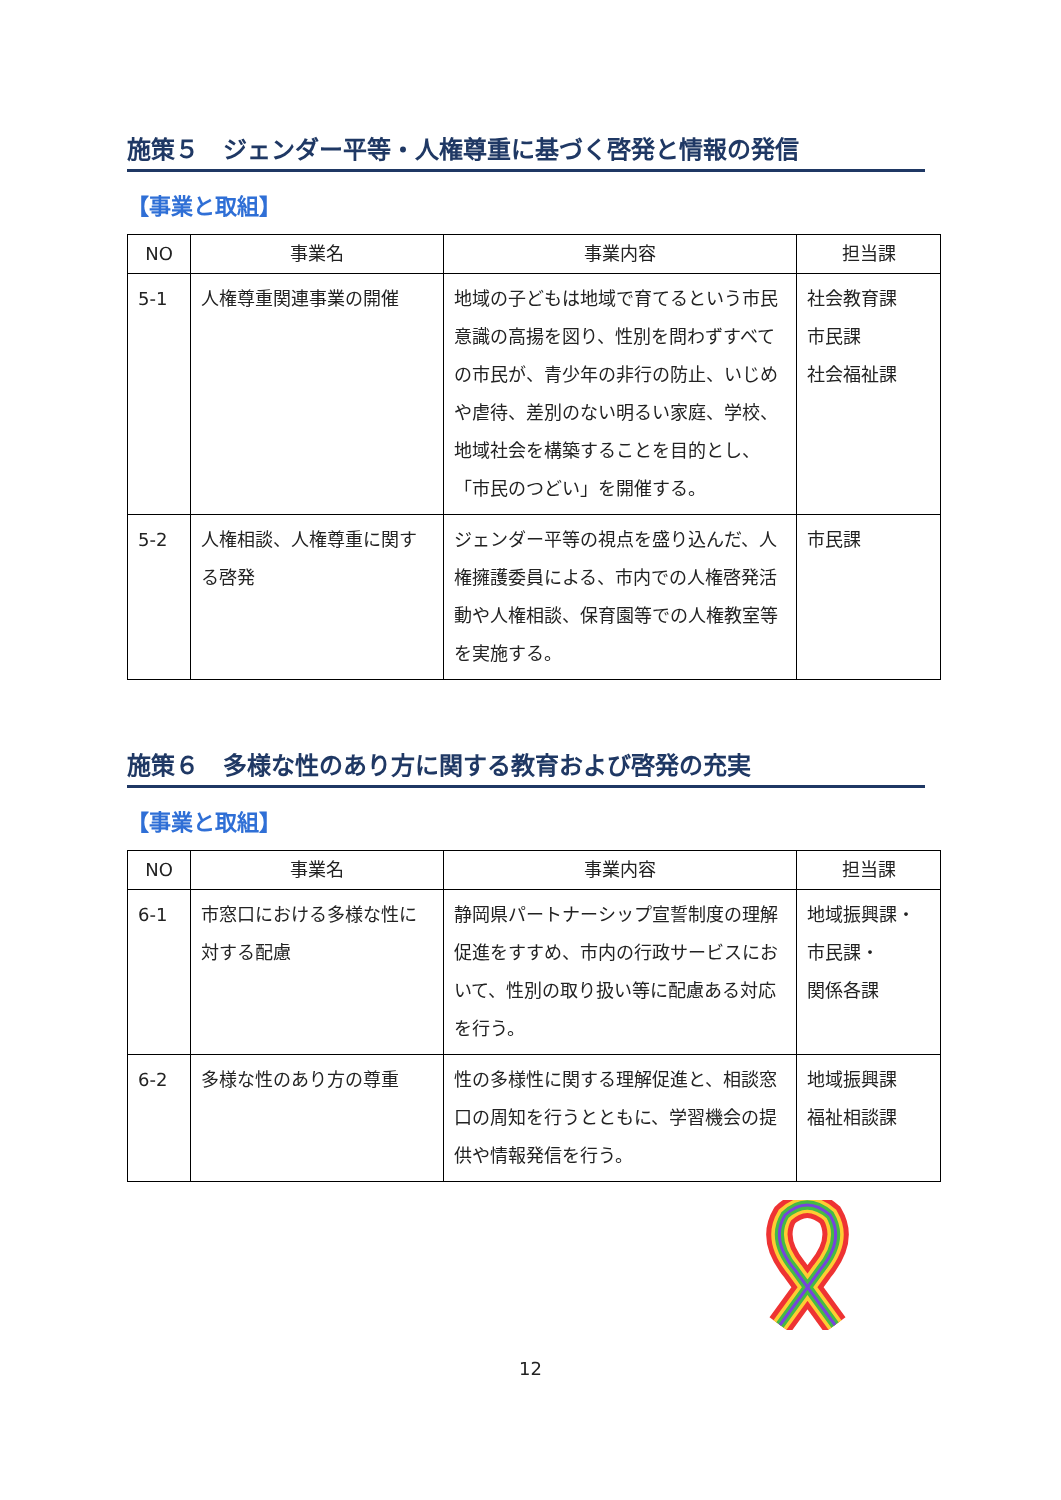施策５　ジェンダー平等・人権尊重に基づく啓発と情報の発信
【事業と取組】
| NO | 事業名 | 事業内容 | 担当課 |
| --- | --- | --- | --- |
| 5-1 | 人権尊重関連事業の開催 | 地域の子どもは地域で育てるという市民意識の高揚を図り、性別を問わずすべての市民が、青少年の非行の防止、いじめや虐待、差別のない明るい家庭、学校、地域社会を構築することを目的とし、「市民のつどい」を開催する。 | 社会教育課 市民課 社会福祉課 |
| 5-2 | 人権相談、人権尊重に関する啓発 | ジェンダー平等の視点を盛り込んだ、人権擁護委員による、市内での人権啓発活動や人権相談、保育園等での人権教室等を実施する。 | 市民課 |
施策６　多様な性のあり方に関する教育および啓発の充実
【事業と取組】
| NO | 事業名 | 事業内容 | 担当課 |
| --- | --- | --- | --- |
| 6-1 | 市窓口における多様な性に対する配慮 | 静岡県パートナーシップ宣誓制度の理解促進をすすめ、市内の行政サービスにおいて、性別の取り扱い等に配慮ある対応を行う。 | 地域振興課・ 市民課・ 関係各課 |
| 6-2 | 多様な性のあり方の尊重 | 性の多様性に関する理解促進と、相談窓口の周知を行うとともに、学習機会の提供や情報発信を行う。 | 地域振興課 福祉相談課 |
12